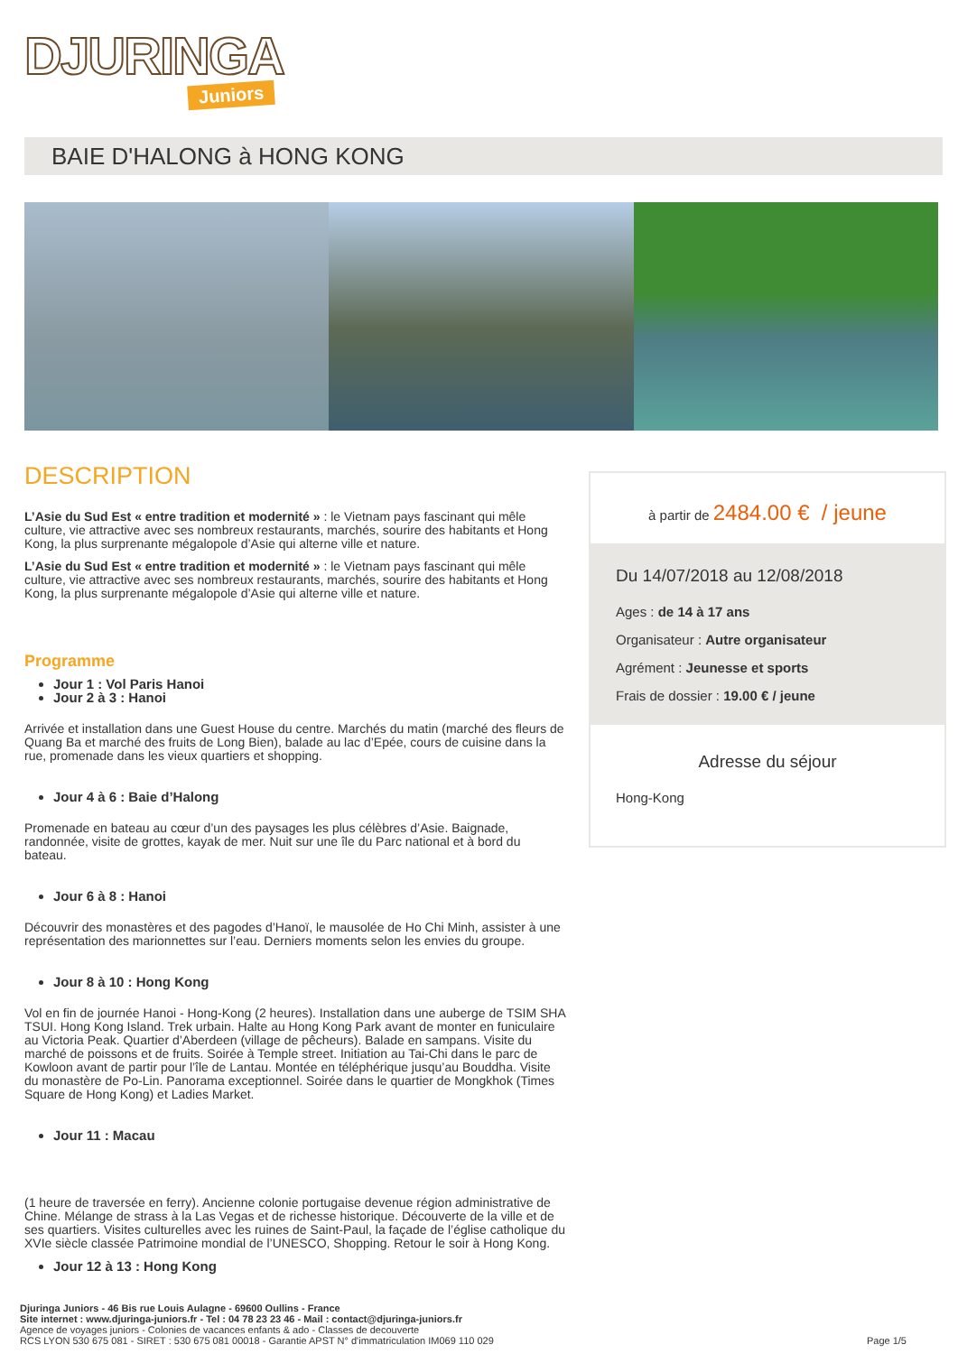DJURINGA
Juniors
BAIE D'HALONG à HONG KONG
DESCRIPTION
L’Asie du Sud Est « entre tradition et modernité » : le Vietnam pays fascinant qui mêle culture, vie attractive avec ses nombreux restaurants, marchés, sourire des habitants et Hong Kong, la plus surprenante mégalopole d’Asie qui alterne ville et nature.
L’Asie du Sud Est « entre tradition et modernité » : le Vietnam pays fascinant qui mêle culture, vie attractive avec ses nombreux restaurants, marchés, sourire des habitants et Hong Kong, la plus surprenante mégalopole d’Asie qui alterne ville et nature.
Programme
Jour 1 : Vol Paris Hanoi
Jour 2 à 3 : Hanoi
Arrivée et installation dans une Guest House du centre. Marchés du matin (marché des fleurs de Quang Ba et marché des fruits de Long Bien), balade au lac d’Epée, cours de cuisine dans la rue, promenade dans les vieux quartiers et shopping.
Jour 4 à 6 : Baie d’Halong
Promenade en bateau au cœur d’un des paysages les plus célèbres d’Asie. Baignade, randonnée, visite de grottes, kayak de mer. Nuit sur une île du Parc national et à bord du bateau.
Jour 6 à 8 : Hanoi
Découvrir des monastères et des pagodes d’Hanoï, le mausolée de Ho Chi Minh, assister à une représentation des marionnettes sur l’eau. Derniers moments selon les envies du groupe.
Jour 8 à 10 : Hong Kong
Vol en fin de journée Hanoi - Hong-Kong (2 heures). Installation dans une auberge de TSIM SHA TSUI. Hong Kong Island. Trek urbain. Halte au Hong Kong Park avant de monter en funiculaire au Victoria Peak. Quartier d’Aberdeen (village de pêcheurs). Balade en sampans. Visite du marché de poissons et de fruits. Soirée à Temple street. Initiation au Tai-Chi dans le parc de Kowloon avant de partir pour l’île de Lantau. Montée en téléphérique jusqu’au Bouddha. Visite du monastère de Po-Lin. Panorama exceptionnel. Soirée dans le quartier de Mongkhok (Times Square de Hong Kong) et Ladies Market.
Jour 11 : Macau
(1 heure de traversée en ferry). Ancienne colonie portugaise devenue région administrative de Chine. Mélange de strass à la Las Vegas et de richesse historique. Découverte de la ville et de ses quartiers. Visites culturelles avec les ruines de Saint-Paul, la façade de l’église catholique du XVIe siècle classée Patrimoine mondial de l’UNESCO, Shopping. Retour le soir à Hong Kong.
Jour 12 à 13 : Hong Kong
à partir de 2484.00 € / jeune
Du 14/07/2018 au 12/08/2018
Ages : de 14 à 17 ans
Organisateur : Autre organisateur
Agrément : Jeunesse et sports
Frais de dossier : 19.00 € / jeune
Adresse du séjour
Hong-Kong
Djuringa Juniors - 46 Bis rue Louis Aulagne - 69600 Oullins - France
Site internet : www.djuringa-juniors.fr - Tel : 04 78 23 23 46 - Mail : contact@djuringa-juniors.fr
Agence de voyages juniors - Colonies de vacances enfants & ado - Classes de decouverte
RCS LYON 530 675 081 - SIRET : 530 675 081 00018 - Garantie APST N° d'immatriculation IM069 110 029 Page 1/5